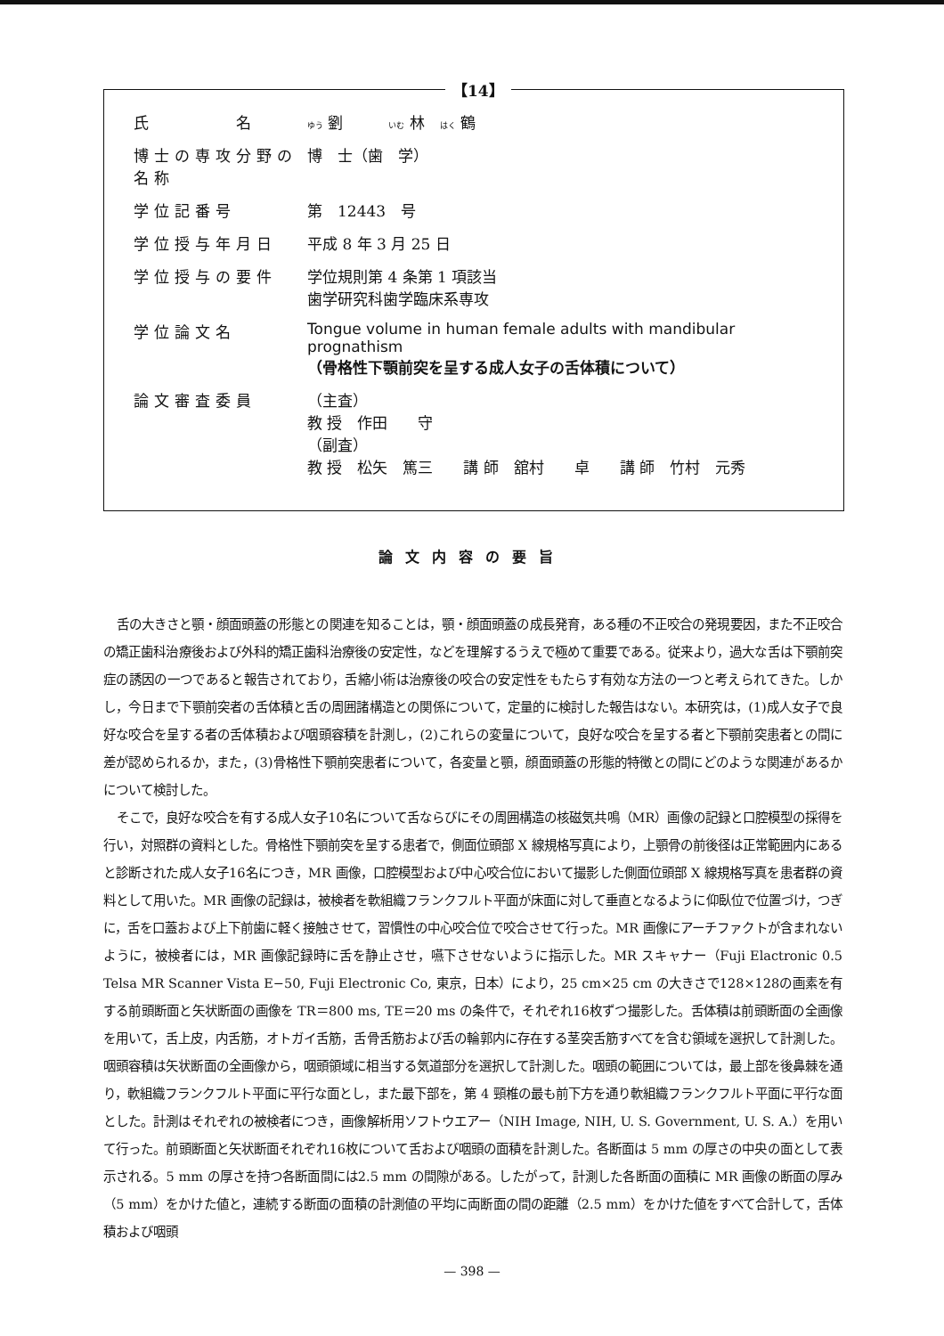【14】
| 氏 名 | ゆう 劉 いむ 林 はく 鶴 |
| 博士の専攻分野の名称 | 博 士（歯 学） |
| 学位記番号 | 第 12443 号 |
| 学位授与年月日 | 平成 8 年 3 月 25 日 |
| 学位授与の要件 | 学位規則第 4 条第 1 項該当 歯学研究科歯学臨床系専攻 |
| 学位論文名 | Tongue volume in human female adults with mandibular prognathism （骨格性下顎前突を呈する成人女子の舌体積について） |
| 論文審査委員 | （主査） 教 授 作田 守 （副査） 教 授 松矢 篤三 講 師 舘村 卓 講 師 竹村 元秀 |
論文内容の要旨
舌の大きさと顎・顔面頭蓋の形態との関連を知ることは，顎・顔面頭蓋の成長発育，ある種の不正咬合の発現要因，また不正咬合の矯正歯科治療後および外科的矯正歯科治療後の安定性，などを理解するうえで極めて重要である。従来より，過大な舌は下顎前突症の誘因の一つであると報告されており，舌縮小術は治療後の咬合の安定性をもたらす有効な方法の一つと考えられてきた。しかし，今日まで下顎前突者の舌体積と舌の周囲諸構造との関係について，定量的に検討した報告はない。本研究は，(1)成人女子で良好な咬合を呈する者の舌体積および咽頭容積を計測し，(2)これらの変量について，良好な咬合を呈する者と下顎前突患者との間に差が認められるか，また，(3)骨格性下顎前突患者について，各変量と顎，顔面頭蓋の形態的特徴との間にどのような関連があるかについて検討した。
そこで，良好な咬合を有する成人女子10名について舌ならびにその周囲構造の核磁気共鳴（MR）画像の記録と口腔模型の採得を行い，対照群の資料とした。骨格性下顎前突を呈する患者で，側面位頭部 X 線規格写真により，上顎骨の前後径は正常範囲内にあると診断された成人女子16名につき，MR 画像，口腔模型および中心咬合位において撮影した側面位頭部 X 線規格写真を患者群の資料として用いた。MR 画像の記録は，被検者を軟組織フランクフルト平面が床面に対して垂直となるように仰臥位で位置づけ，つぎに，舌を口蓋および上下前歯に軽く接触させて，習慣性の中心咬合位で咬合させて行った。MR 画像にアーチファクトが含まれないように，被検者には，MR 画像記録時に舌を静止させ，嚥下させないように指示した。MR スキャナー（Fuji Elactronic 0.5 Telsa MR Scanner Vista E−50, Fuji Electronic Co, 東京，日本）により，25 cm×25 cm の大きさで128×128の画素を有する前頭断面と矢状断面の画像を TR＝800 ms, TE＝20 ms の条件で，それぞれ16枚ずつ撮影した。舌体積は前頭断面の全画像を用いて，舌上皮，内舌筋，オトガイ舌筋，舌骨舌筋および舌の輪郭内に存在する茎突舌筋すべてを含む領域を選択して計測した。咽頭容積は矢状断面の全画像から，咽頭領域に相当する気道部分を選択して計測した。咽頭の範囲については，最上部を後鼻棘を通り，軟組織フランクフルト平面に平行な面とし，また最下部を，第 4 頸椎の最も前下方を通り軟組織フランクフルト平面に平行な面とした。計測はそれぞれの被検者につき，画像解析用ソフトウエアー（NIH Image, NIH, U. S. Government, U. S. A.）を用いて行った。前頭断面と矢状断面それぞれ16枚について舌および咽頭の面積を計測した。各断面は 5 mm の厚さの中央の面として表示される。5 mm の厚さを持つ各断面間には2.5 mm の間隙がある。したがって，計測した各断面の面積に MR 画像の断面の厚み（5 mm）をかけた値と，連続する断面の面積の計測値の平均に両断面の間の距離（2.5 mm）をかけた値をすべて合計して，舌体積および咽頭
— 398 —